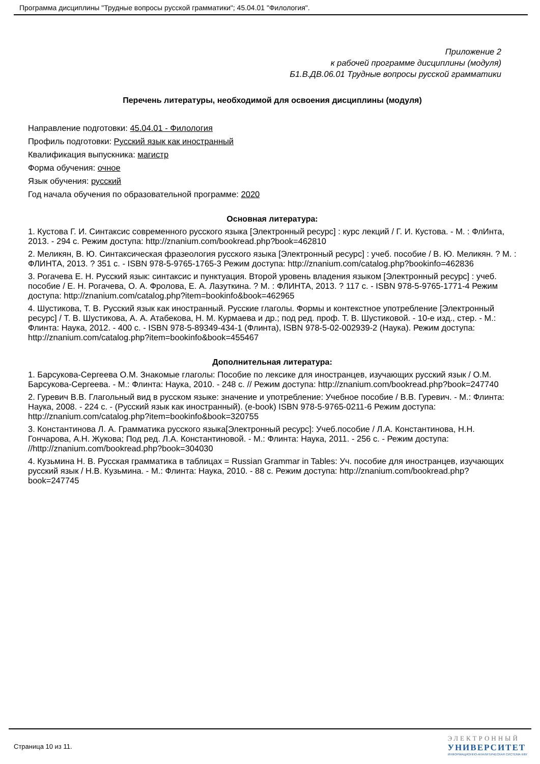Программа дисциплины "Трудные вопросы русской грамматики"; 45.04.01 "Филология".
Приложение 2
к рабочей программе дисциплины (модуля)
Б1.В.ДВ.06.01 Трудные вопросы русской грамматики
Перечень литературы, необходимой для освоения дисциплины (модуля)
Направление подготовки: 45.04.01 - Филология
Профиль подготовки: Русский язык как иностранный
Квалификация выпускника: магистр
Форма обучения: очное
Язык обучения: русский
Год начала обучения по образовательной программе: 2020
Основная литература:
1. Кустова Г. И. Синтаксис современного русского языка [Электронный ресурс] : курс лекций / Г. И. Кустова. - М. : ФлИнта, 2013. - 294 с. Режим доступа: http://znanium.com/bookread.php?book=462810
2. Меликян, В. Ю. Синтаксическая фразеология русского языка [Электронный ресурс] : учеб. пособие / В. Ю. Меликян. ? М. : ФЛИНТА, 2013. ? 351 с. - ISBN 978-5-9765-1765-3 Режим доступа: http://znanium.com/catalog.php?bookinfo=462836
3. Рогачева Е. Н. Русский язык: синтаксис и пунктуация. Второй уровень владения языком [Электронный ресурс] : учеб. пособие / Е. Н. Рогачева, О. А. Фролова, Е. А. Лазуткина. ? М. : ФЛИНТА, 2013. ? 117 с. - ISBN 978-5-9765-1771-4 Режим доступа: http://znanium.com/catalog.php?item=bookinfo&book=462965
4. Шустикова, Т. В. Русский язык как иностранный. Русские глаголы. Формы и контекстное употребление [Электронный ресурс] / Т. В. Шустикова, А. А. Атабекова, Н. М. Курмаева и др.; под ред. проф. Т. В. Шустиковой. - 10-е изд., стер. - М.: Флинта: Наука, 2012. - 400 с. - ISBN 978-5-89349-434-1 (Флинта), ISBN 978-5-02-002939-2 (Наука). Режим доступа: http://znanium.com/catalog.php?item=bookinfo&book=455467
Дополнительная литература:
1. Барсукова-Сергеева О.М. Знакомые глаголы: Пособие по лексике для иностранцев, изучающих русский язык / О.М. Барсукова-Сергеева. - М.: Флинта: Наука, 2010. - 248 с. // Режим доступа: http://znanium.com/bookread.php?book=247740
2. Гуревич В.В. Глагольный вид в русском языке: значение и употребление: Учебное пособие / В.В. Гуревич. - М.: Флинта: Наука, 2008. - 224 с. - (Русский язык как иностранный). (e-book) ISBN 978-5-9765-0211-6 Режим доступа: http://znanium.com/catalog.php?item=bookinfo&book=320755
3. Константинова Л. А. Грамматика русского языка[Электронный ресурс]: Учеб.пособие / Л.А. Константинова, Н.Н. Гончарова, А.Н. Жукова; Под ред. Л.А. Константиновой. - М.: Флинта: Наука, 2011. - 256 с. - Режим доступа: //http://znanium.com/bookread.php?book=304030
4. Кузьмина Н. В. Русская грамматика в таблицах = Russian Grammar in Tables: Уч. пособие для иностранцев, изучающих русский язык / Н.В. Кузьмина. - М.: Флинта: Наука, 2010. - 88 с. Режим доступа: http://znanium.com/bookread.php?book=247745
Страница 10 из 11.
ЭЛЕКТРОННЫЙ
УНИВЕРСИТЕТ
ИНФОРМАЦИОННО-АНАЛИТИЧЕСКАЯ СИСТЕМА КФУ